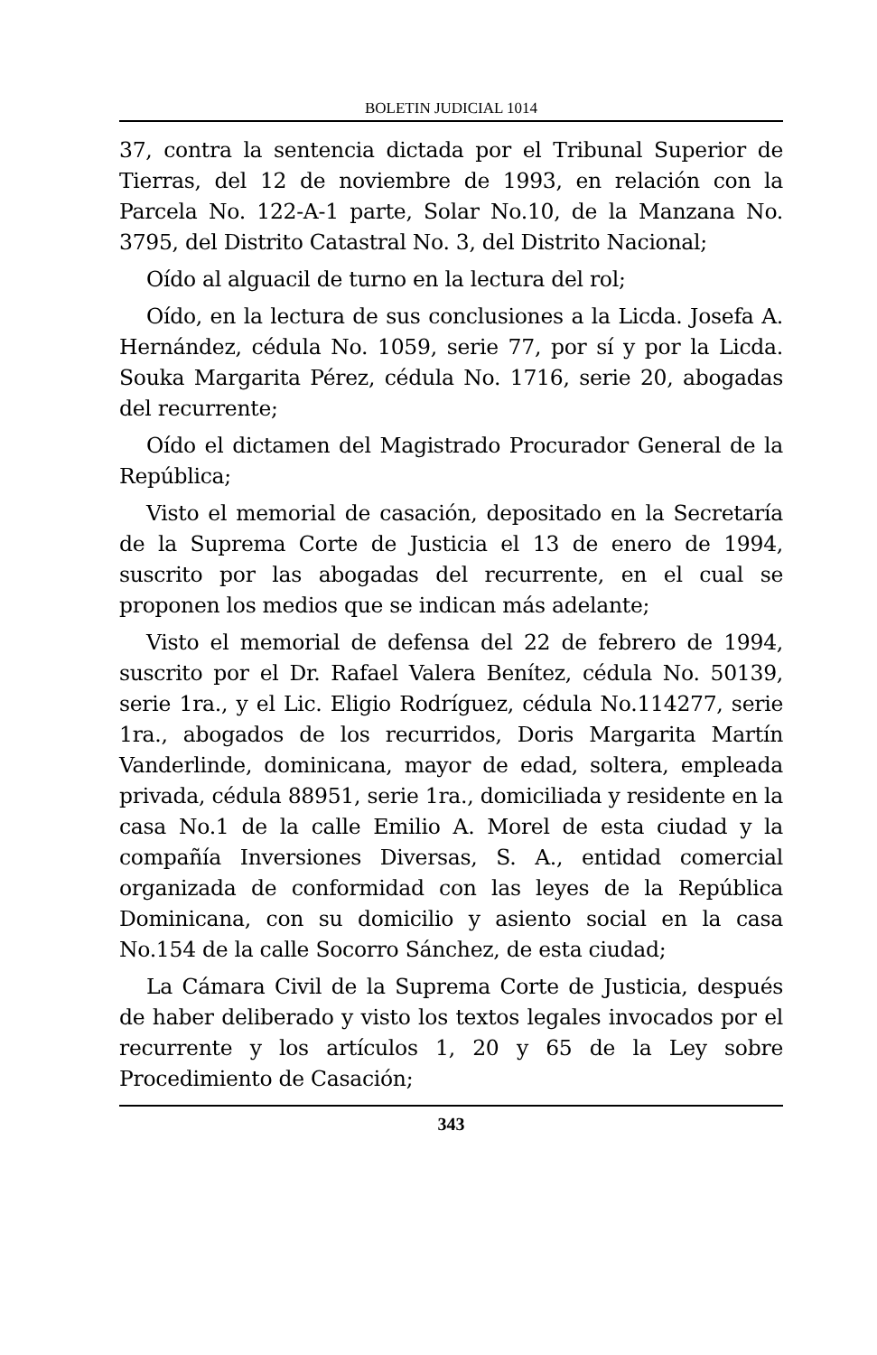BOLETIN JUDICIAL 1014
37, contra la sentencia dictada por el Tribunal Superior de Tierras, del 12 de noviembre de 1993, en relación con la Parcela No. 122-A-1 parte, Solar No.10, de la Manzana No. 3795, del Distrito Catastral No. 3, del Distrito Nacional;
Oído al alguacil de turno en la lectura del rol;
Oído, en la lectura de sus conclusiones a la Licda. Josefa A. Hernández, cédula No. 1059, serie 77, por sí y por la Licda. Souka Margarita Pérez, cédula No. 1716, serie 20, abogadas del recurrente;
Oído el dictamen del Magistrado Procurador General de la República;
Visto el memorial de casación, depositado en la Secretaría de la Suprema Corte de Justicia el 13 de enero de 1994, suscrito por las abogadas del recurrente, en el cual se proponen los medios que se indican más adelante;
Visto el memorial de defensa del 22 de febrero de 1994, suscrito por el Dr. Rafael Valera Benítez, cédula No. 50139, serie 1ra., y el Lic. Eligio Rodríguez, cédula No.114277, serie 1ra., abogados de los recurridos, Doris Margarita Martín Vanderlinde, dominicana, mayor de edad, soltera, empleada privada, cédula 88951, serie 1ra., domiciliada y residente en la casa No.1 de la calle Emilio A. Morel de esta ciudad y la compañía Inversiones Diversas, S. A., entidad comercial organizada de conformidad con las leyes de la República Dominicana, con su domicilio y asiento social en la casa No.154 de la calle Socorro Sánchez, de esta ciudad;
La Cámara Civil de la Suprema Corte de Justicia, después de haber deliberado y visto los textos legales invocados por el recurrente y los artículos 1, 20 y 65 de la Ley sobre Procedimiento de Casación;
343